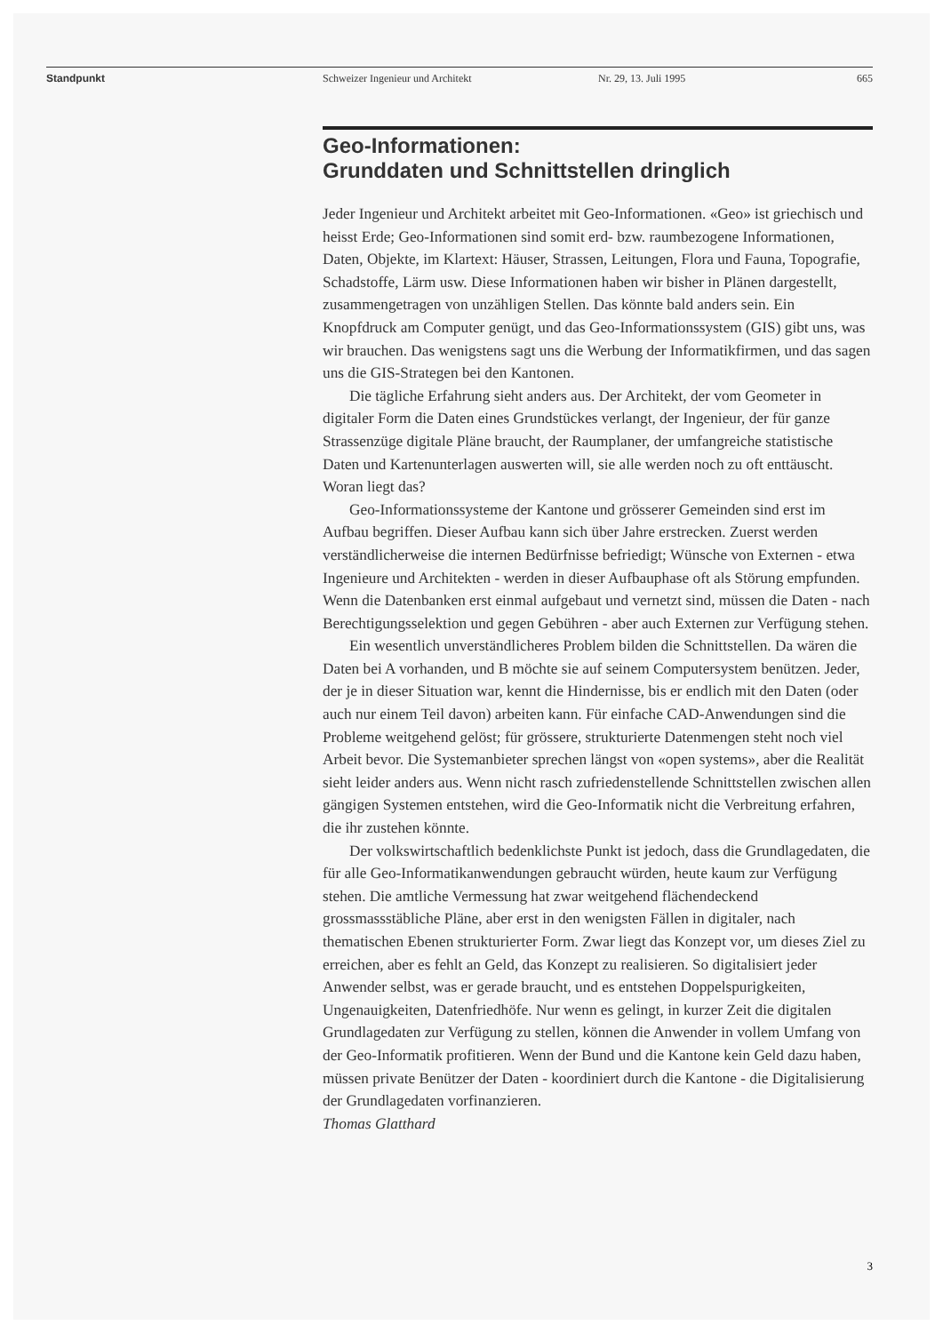Standpunkt Schweizer Ingenieur und Architekt Nr. 29, 13. Juli 1995 665
Geo-Informationen:
Grunddaten und Schnittstellen dringlich
Jeder Ingenieur und Architekt arbeitet mit Geo-Informationen. «Geo» ist griechisch und heisst Erde; Geo-Informationen sind somit erd- bzw. raumbezogene Informationen, Daten, Objekte, im Klartext: Häuser, Strassen, Leitungen, Flora und Fauna, Topografie, Schadstoffe, Lärm usw. Diese Informationen haben wir bisher in Plänen dargestellt, zusammengetragen von unzähligen Stellen. Das könnte bald anders sein. Ein Knopfdruck am Computer genügt, und das Geo-Informationssystem (GIS) gibt uns, was wir brauchen. Das wenigstens sagt uns die Werbung der Informatikfirmen, und das sagen uns die GIS-Strategen bei den Kantonen.
Die tägliche Erfahrung sieht anders aus. Der Architekt, der vom Geometer in digitaler Form die Daten eines Grundstückes verlangt, der Ingenieur, der für ganze Strassenzüge digitale Pläne braucht, der Raumplaner, der umfangreiche statistische Daten und Kartenunterlagen auswerten will, sie alle werden noch zu oft enttäuscht. Woran liegt das?
Geo-Informationssysteme der Kantone und grösserer Gemeinden sind erst im Aufbau begriffen. Dieser Aufbau kann sich über Jahre erstrecken. Zuerst werden verständlicherweise die internen Bedürfnisse befriedigt; Wünsche von Externen - etwa Ingenieure und Architekten - werden in dieser Aufbauphase oft als Störung empfunden. Wenn die Datenbanken erst einmal aufgebaut und vernetzt sind, müssen die Daten - nach Berechtigungsselektion und gegen Gebühren - aber auch Externen zur Verfügung stehen.
Ein wesentlich unverständlicheres Problem bilden die Schnittstellen. Da wären die Daten bei A vorhanden, und B möchte sie auf seinem Computersystem benützen. Jeder, der je in dieser Situation war, kennt die Hindernisse, bis er endlich mit den Daten (oder auch nur einem Teil davon) arbeiten kann. Für einfache CAD-Anwendungen sind die Probleme weitgehend gelöst; für grössere, strukturierte Datenmengen steht noch viel Arbeit bevor. Die Systemanbieter sprechen längst von «open systems», aber die Realität sieht leider anders aus. Wenn nicht rasch zufriedenstellende Schnittstellen zwischen allen gängigen Systemen entstehen, wird die Geo-Informatik nicht die Verbreitung erfahren, die ihr zustehen könnte.
Der volkswirtschaftlich bedenklichste Punkt ist jedoch, dass die Grundlagedaten, die für alle Geo-Informatikanwendungen gebraucht würden, heute kaum zur Verfügung stehen. Die amtliche Vermessung hat zwar weitgehend flächendeckend grossmassstäbliche Pläne, aber erst in den wenigsten Fällen in digitaler, nach thematischen Ebenen strukturierter Form. Zwar liegt das Konzept vor, um dieses Ziel zu erreichen, aber es fehlt an Geld, das Konzept zu realisieren. So digitalisiert jeder Anwender selbst, was er gerade braucht, und es entstehen Doppelspurigkeiten, Ungenauigkeiten, Datenfriedhöfe. Nur wenn es gelingt, in kurzer Zeit die digitalen Grundlagedaten zur Verfügung zu stellen, können die Anwender in vollem Umfang von der Geo-Informatik profitieren. Wenn der Bund und die Kantone kein Geld dazu haben, müssen private Benützer der Daten - koordiniert durch die Kantone - die Digitalisierung der Grundlagedaten vorfinanzieren.
Thomas Glatthard
3